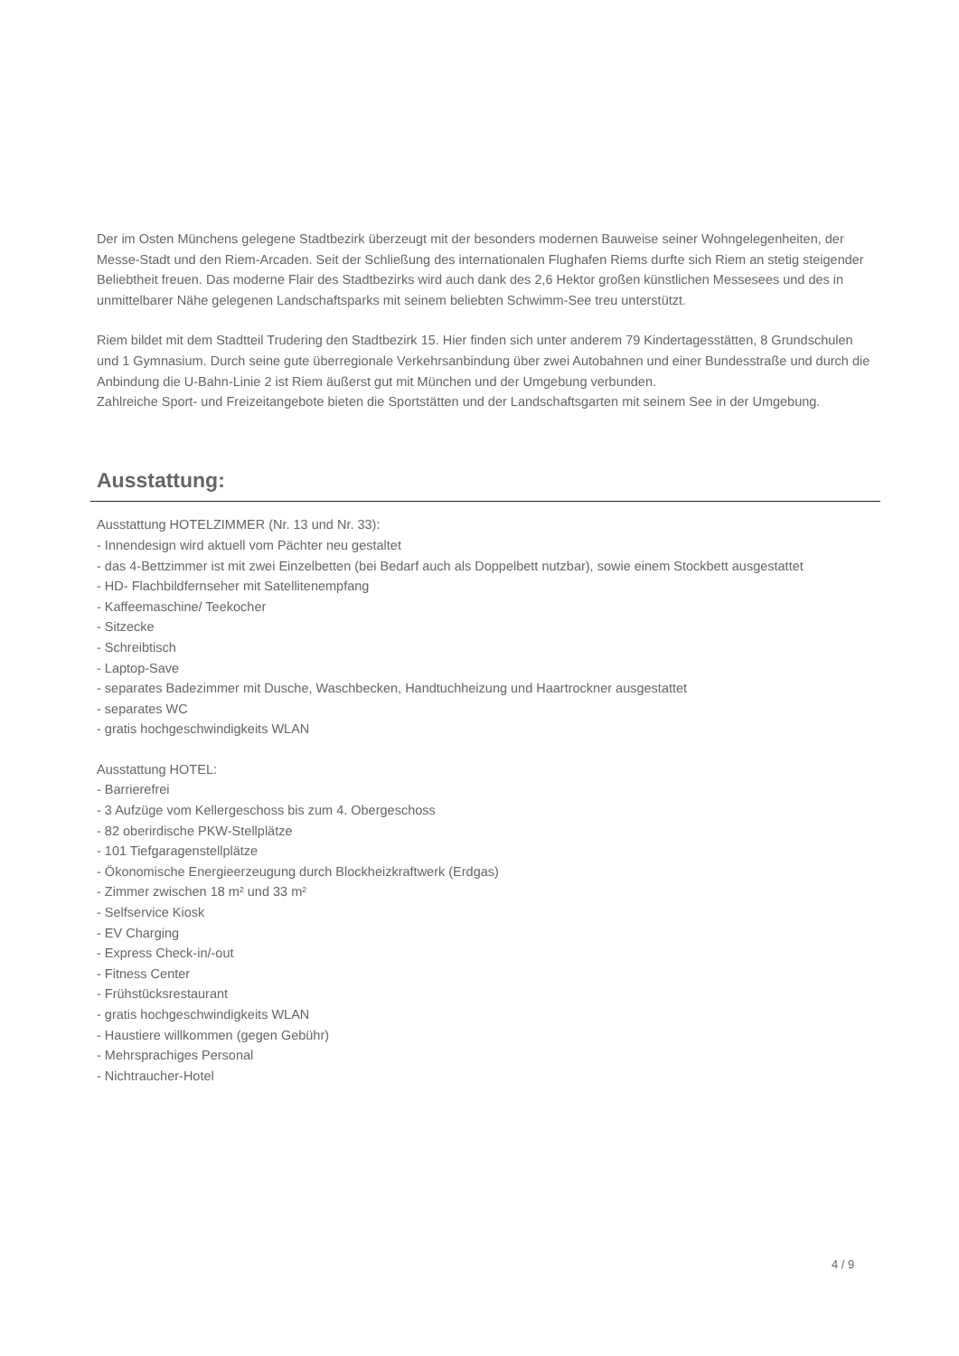Der im Osten Münchens gelegene Stadtbezirk überzeugt mit der besonders modernen Bauweise seiner Wohngelegenheiten, der Messe-Stadt und den Riem-Arcaden. Seit der Schließung des internationalen Flughafen Riems durfte sich Riem an stetig steigender Beliebtheit freuen. Das moderne Flair des Stadtbezirks wird auch dank des 2,6 Hektor großen künstlichen Messesees und des in unmittelbarer Nähe gelegenen Landschaftsparks mit seinem beliebten Schwimm-See treu unterstützt.
Riem bildet mit dem Stadtteil Trudering den Stadtbezirk 15. Hier finden sich unter anderem 79 Kindertagesstätten, 8 Grundschulen und 1 Gymnasium. Durch seine gute überregionale Verkehrsanbindung über zwei Autobahnen und einer Bundesstraße und durch die Anbindung die U-Bahn-Linie 2 ist Riem äußerst gut mit München und der Umgebung verbunden.
Zahlreiche Sport- und Freizeitangebote bieten die Sportstätten und der Landschaftsgarten mit seinem See in der Umgebung.
Ausstattung:
Ausstattung HOTELZIMMER (Nr. 13 und Nr. 33):
- Innendesign wird aktuell vom Pächter neu gestaltet
- das 4-Bettzimmer ist mit zwei Einzelbetten (bei Bedarf auch als Doppelbett nutzbar), sowie einem Stockbett ausgestattet
- HD- Flachbildfernseher mit Satellitenempfang
- Kaffeemaschine/ Teekocher
- Sitzecke
- Schreibtisch
- Laptop-Save
- separates Badezimmer mit Dusche, Waschbecken, Handtuchheizung und Haartrockner ausgestattet
- separates WC
- gratis hochgeschwindigkeits WLAN
Ausstattung HOTEL:
- Barrierefrei
- 3 Aufzüge vom Kellergeschoss bis zum 4. Obergeschoss
- 82 oberirdische PKW-Stellplätze
- 101 Tiefgaragenstellplätze
- Ökonomische Energieerzeugung durch Blockheizkraftwerk (Erdgas)
- Zimmer zwischen 18 m² und 33 m²
- Selfservice Kiosk
- EV Charging
- Express Check-in/-out
- Fitness Center
- Frühstücksrestaurant
- gratis hochgeschwindigkeits WLAN
- Haustiere willkommen (gegen Gebühr)
- Mehrsprachiges Personal
- Nichtraucher-Hotel
4 / 9